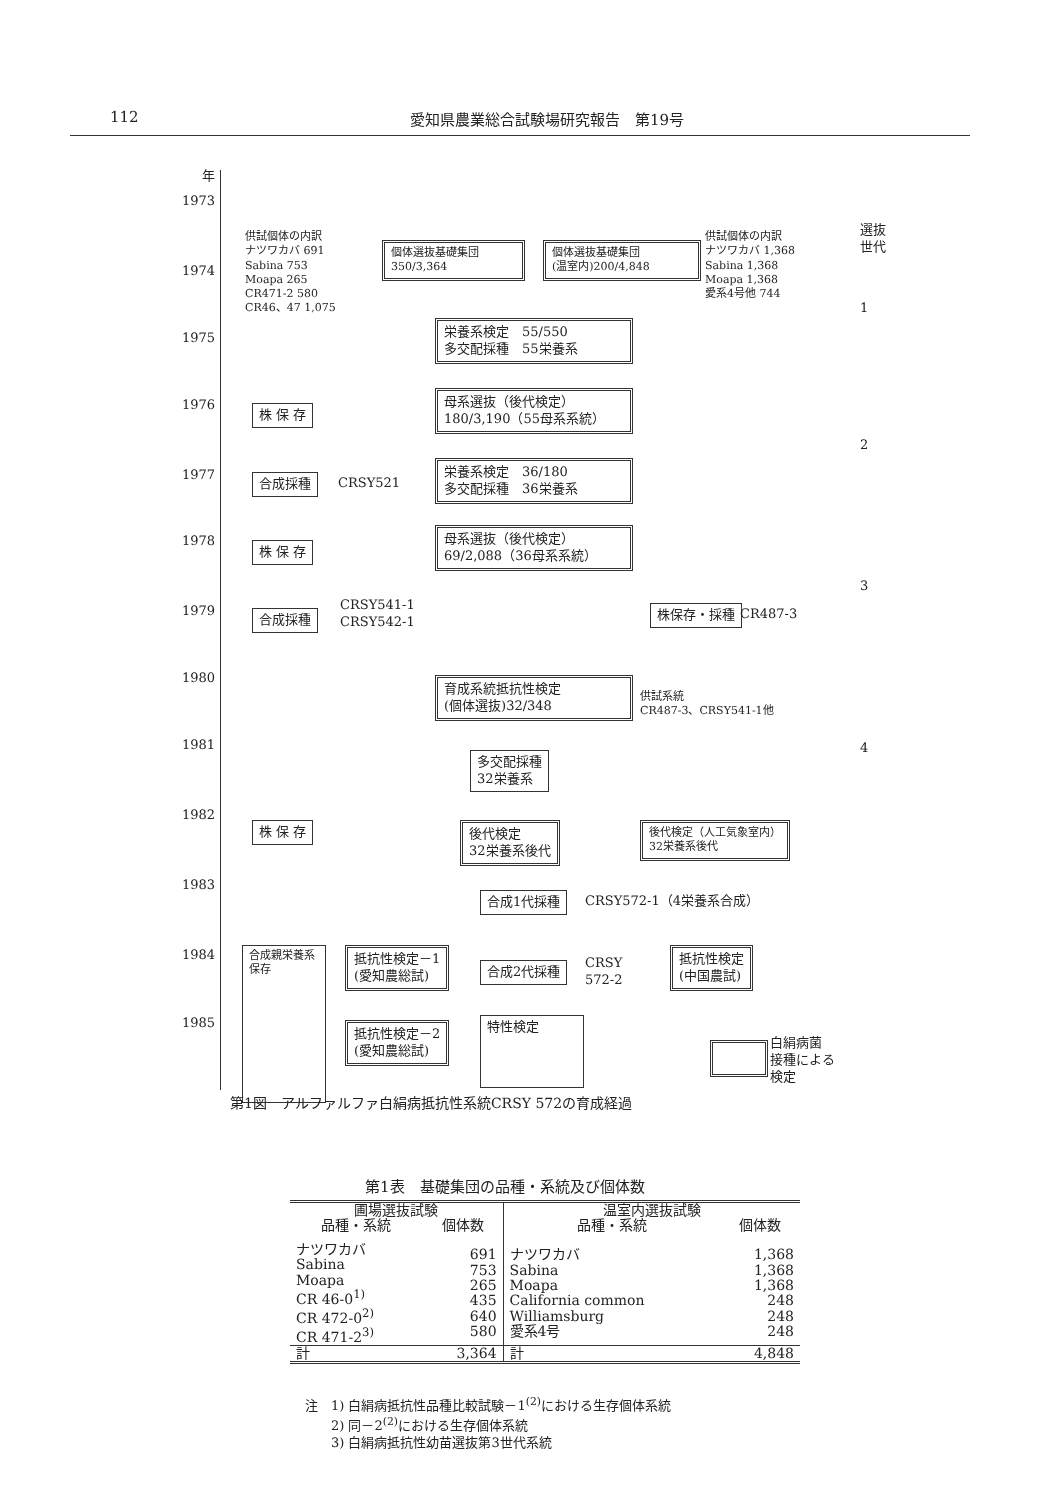112 愛知県農業総合試験場研究報告　第19号
年
1973
1974
1975
1976
1977
1978
1979
1980
1981
1982
1983
1984
1985
供試個体の内訳
ナツワカバ 691
Sabina 753
Moapa 265
CR471-2 580
CR46、47 1,075
個体選抜基礎集団
350/3,364
個体選抜基礎集団
(温室内)200/4,848
供試個体の内訳
ナツワカバ 1,368
Sabina 1,368
Moapa 1,368
愛系4号他 744
選抜
世代
1
2
3
4
栄養系検定　55/550
多交配採種　55栄養系
株 保 存
母系選抜（後代検定）
180/3,190（55母系系統）
合成採種 CRSY521
栄養系検定　36/180
多交配採種　36栄養系
株 保 存
母系選抜（後代検定）
69/2,088（36母系系統）
合成採種
CRSY541-1
CRSY542-1
株保存・採種 CR487-3
育成系統抵抗性検定
(個体選抜)32/348
供試系統
CR487-3、CRSY541-1他
多交配採種
32栄養系
株 保 存
後代検定
32栄養系後代
後代検定（人工気象室内）
32栄養系後代
合成1代採種 CRSY572-1（4栄養系合成）
合成親栄養系保存
抵抗性検定－1
(愛知農総試)
合成2代採種
CRSY
572-2
抵抗性検定
(中国農試)
抵抗性検定－2
(愛知農総試)
特性検定
白絹病菌
接種による
検定
第1図　アルファルファ白絹病抵抗性系統CRSY 572の育成経過
第1表　基礎集団の品種・系統及び個体数
| 圃場選抜試験 | | 温室内選抜試験 | |
| --- | --- | --- | --- |
| 品種・系統 | 個体数 | 品種・系統 | 個体数 |
| ナツワカバ Sabina Moapa CR 46-0<sup>1)</sup> CR 472-0<sup>2)</sup> CR 471-2<sup>3)</sup> | 691 753 265 435 640 580 | ナツワカバ Sabina Moapa California common Williamsburg 愛系4号 | 1,368 1,368 1,368 248 248 248 |
| 計 | 3,364 | 計 | 4,848 |
注　1) 白絹病抵抗性品種比較試験－1<sup>(2)</sup>における生存個体系統
　　2) 同－2<sup>(2)</sup>における生存個体系統
　　3) 白絹病抵抗性幼苗選抜第3世代系統